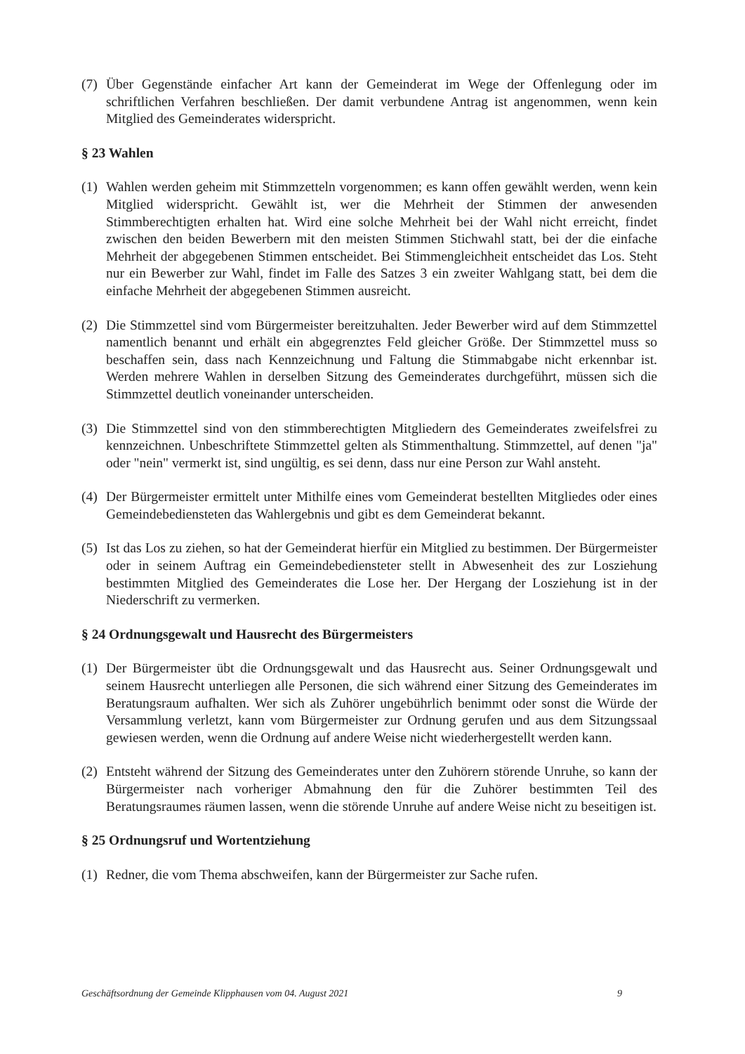(7) Über Gegenstände einfacher Art kann der Gemeinderat im Wege der Offenlegung oder im schriftlichen Verfahren beschließen. Der damit verbundene Antrag ist angenommen, wenn kein Mitglied des Gemeinderates widerspricht.
§ 23 Wahlen
(1) Wahlen werden geheim mit Stimmzetteln vorgenommen; es kann offen gewählt werden, wenn kein Mitglied widerspricht. Gewählt ist, wer die Mehrheit der Stimmen der anwesenden Stimmberechtigten erhalten hat. Wird eine solche Mehrheit bei der Wahl nicht erreicht, findet zwischen den beiden Bewerbern mit den meisten Stimmen Stichwahl statt, bei der die einfache Mehrheit der abgegebenen Stimmen entscheidet. Bei Stimmengleichheit entscheidet das Los. Steht nur ein Bewerber zur Wahl, findet im Falle des Satzes 3 ein zweiter Wahlgang statt, bei dem die einfache Mehrheit der abgegebenen Stimmen ausreicht.
(2) Die Stimmzettel sind vom Bürgermeister bereitzuhalten. Jeder Bewerber wird auf dem Stimmzettel namentlich benannt und erhält ein abgegrenztes Feld gleicher Größe. Der Stimmzettel muss so beschaffen sein, dass nach Kennzeichnung und Faltung die Stimmabgabe nicht erkennbar ist. Werden mehrere Wahlen in derselben Sitzung des Gemeinderates durchgeführt, müssen sich die Stimmzettel deutlich voneinander unterscheiden.
(3) Die Stimmzettel sind von den stimmberechtigten Mitgliedern des Gemeinderates zweifelsfrei zu kennzeichnen. Unbeschriftete Stimmzettel gelten als Stimmenthaltung. Stimmzettel, auf denen "ja" oder "nein" vermerkt ist, sind ungültig, es sei denn, dass nur eine Person zur Wahl ansteht.
(4) Der Bürgermeister ermittelt unter Mithilfe eines vom Gemeinderat bestellten Mitgliedes oder eines Gemeindebediensteten das Wahlergebnis und gibt es dem Gemeinderat bekannt.
(5) Ist das Los zu ziehen, so hat der Gemeinderat hierfür ein Mitglied zu bestimmen. Der Bürgermeister oder in seinem Auftrag ein Gemeindebediensteter stellt in Abwesenheit des zur Losziehung bestimmten Mitglied des Gemeinderates die Lose her. Der Hergang der Losziehung ist in der Niederschrift zu vermerken.
§ 24 Ordnungsgewalt und Hausrecht des Bürgermeisters
(1) Der Bürgermeister übt die Ordnungsgewalt und das Hausrecht aus. Seiner Ordnungsgewalt und seinem Hausrecht unterliegen alle Personen, die sich während einer Sitzung des Gemeinderates im Beratungsraum aufhalten. Wer sich als Zuhörer ungebührlich benimmt oder sonst die Würde der Versammlung verletzt, kann vom Bürgermeister zur Ordnung gerufen und aus dem Sitzungssaal gewiesen werden, wenn die Ordnung auf andere Weise nicht wiederhergestellt werden kann.
(2) Entsteht während der Sitzung des Gemeinderates unter den Zuhörern störende Unruhe, so kann der Bürgermeister nach vorheriger Abmahnung den für die Zuhörer bestimmten Teil des Beratungsraumes räumen lassen, wenn die störende Unruhe auf andere Weise nicht zu beseitigen ist.
§ 25 Ordnungsruf und Wortentziehung
(1) Redner, die vom Thema abschweifen, kann der Bürgermeister zur Sache rufen.
Geschäftsordnung der Gemeinde Klipphausen vom 04. August 2021 9